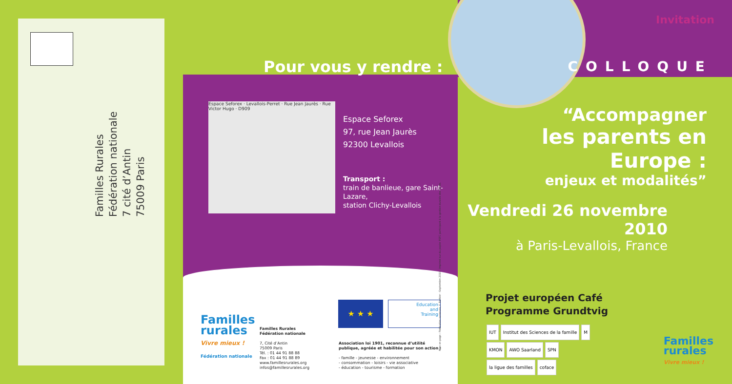Familles Rurales
Fédération nationale
7 cité d’Antin
75009 Paris
Pour vous y rendre :
Espace Seforex · Levallois-Perret · Rue Jean Jaurès · Rue Victor Hugo · D909
Espace Seforex
97, rue Jean Jaurès
92300 Levallois
Transport :
train de banlieue, gare Saint-Lazare,
station Clichy-Levallois
Familles
rurales
Vivre mieux !
Fédération nationale
Familles Rurales
Fédération nationale
7, Cité d’Antin
75009 Paris
Tél. : 01 44 91 88 88
Fax : 01 44 91 88 89
www.famillesrurales.org
infos@famillesrurales.org
★ ★ ★
Education
and
Training
Association loi 1901, reconnue d’utilité publique, agréée et habilitée pour son action :
- famille - jeunesse - environnement
- consommation - loisirs - vie associative
- éducation - tourisme - formation
Mise en page : Fédération nationale, F. Barbier - Septembre 2010 - Imprimé sur du papier PEFC participant à la gestion durable des forêts.
Invitation
COLLOQUE
“Accompagner
les parents en Europe :
enjeux et modalités”
Vendredi 26 novembre 2010
à Paris-Levallois, France
Projet européen Café
Programme Grundtvig
IUT Institut des Sciences de la famille M KMON AWO Saarland SPN la ligue des familles coface
Familles
rurales
Vivre mieux !